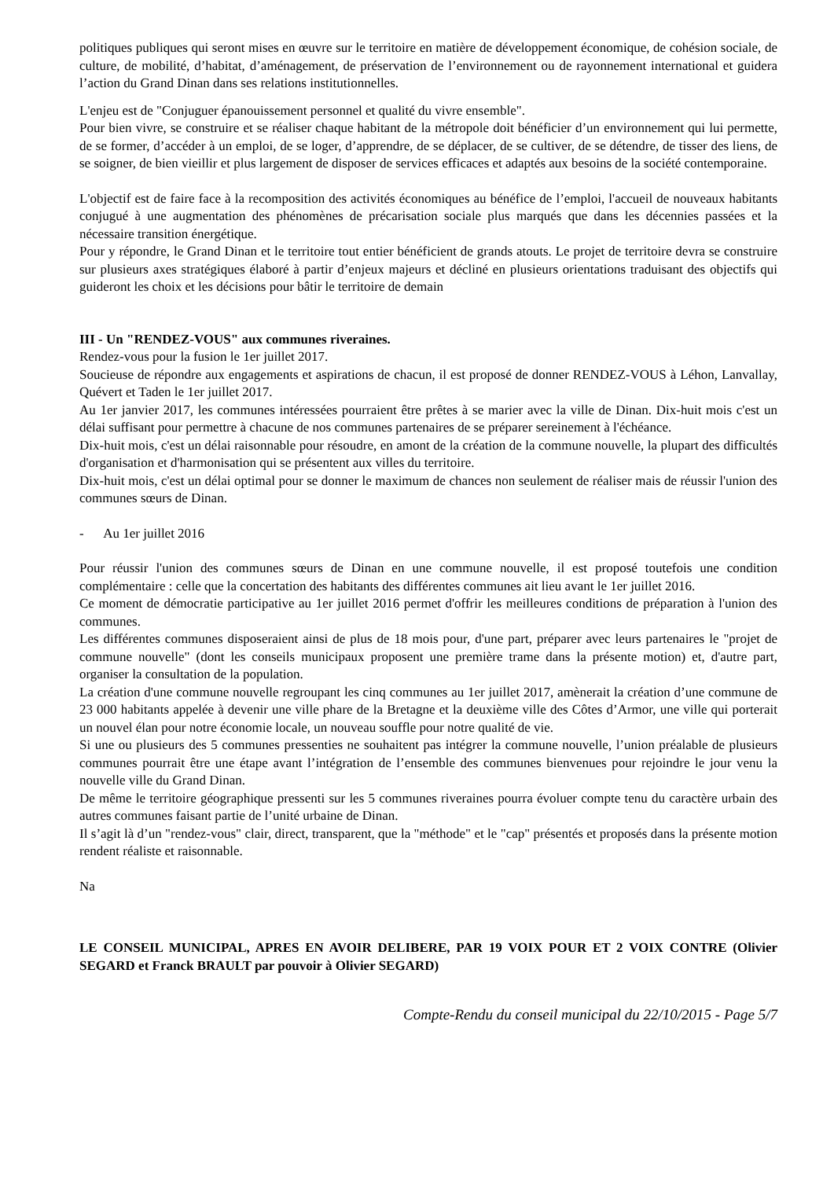politiques publiques qui seront mises en œuvre sur le territoire en matière de développement économique, de cohésion sociale, de culture, de mobilité, d’habitat, d’aménagement, de préservation de l’environnement ou de rayonnement international et guidera l’action du Grand Dinan dans ses relations institutionnelles.
L'enjeu est de "Conjuguer épanouissement personnel et qualité du vivre ensemble".
Pour bien vivre, se construire et se réaliser chaque habitant de la métropole doit bénéficier d’un environnement qui lui permette, de se former, d’accéder à un emploi, de se loger, d’apprendre, de se déplacer, de se cultiver, de se détendre, de tisser des liens, de se soigner, de bien vieillir et plus largement de disposer de services efficaces et adaptés aux besoins de la société contemporaine.
L'objectif est de faire face à la recomposition des activités économiques au bénéfice de l’emploi, l'accueil de nouveaux habitants conjugué à une augmentation des phénomènes de précarisation sociale plus marqués que dans les décennies passées et la nécessaire transition énergétique.
Pour y répondre, le Grand Dinan et le territoire tout entier bénéficient de grands atouts. Le projet de territoire devra se construire sur plusieurs axes stratégiques élaboré à partir d’enjeux majeurs et décliné en plusieurs orientations traduisant des objectifs qui guideront les choix et les décisions pour bâtir le territoire de demain
III - Un "RENDEZ-VOUS" aux communes riveraines.
Rendez-vous pour la fusion le 1er juillet 2017.
Soucieuse de répondre aux engagements et aspirations de chacun, il est proposé de donner RENDEZ-VOUS à Léhon, Lanvallay, Quévert et Taden le 1er juillet 2017.
Au 1er janvier 2017, les communes intéressées pourraient être prêtes à se marier avec la ville de Dinan. Dix-huit mois c'est un délai suffisant pour permettre à chacune de nos communes partenaires de se préparer sereinement à l'échéance.
Dix-huit mois, c'est un délai raisonnable pour résoudre, en amont de la création de la commune nouvelle, la plupart des difficultés d'organisation et d'harmonisation qui se présentent aux villes du territoire.
Dix-huit mois, c'est un délai optimal pour se donner le maximum de chances non seulement de réaliser mais de réussir l'union des communes sœurs de Dinan.
- Au 1er juillet 2016
Pour réussir l'union des communes sœurs de Dinan en une commune nouvelle, il est proposé toutefois une condition complémentaire : celle que la concertation des habitants des différentes communes ait lieu avant le 1er juillet 2016.
Ce moment de démocratie participative au 1er juillet 2016 permet d'offrir les meilleures conditions de préparation à l'union des communes.
Les différentes communes disposeraient ainsi de plus de 18 mois pour, d'une part, préparer avec leurs partenaires le "projet de commune nouvelle" (dont les conseils municipaux proposent une première trame dans la présente motion) et, d'autre part, organiser la consultation de la population.
La création d'une commune nouvelle regroupant les cinq communes au 1er juillet 2017, amènerait la création d’une commune de 23 000 habitants appelée à devenir une ville phare de la Bretagne et la deuxième ville des Côtes d’Armor, une ville qui porterait un nouvel élan pour notre économie locale, un nouveau souffle pour notre qualité de vie.
Si une ou plusieurs des 5 communes pressenties ne souhaitent pas intégrer la commune nouvelle, l’union préalable de plusieurs communes pourrait être une étape avant l’intégration de l’ensemble des communes bienvenues pour rejoindre le jour venu la nouvelle ville du Grand Dinan.
De même le territoire géographique pressenti sur les 5 communes riveraines pourra évoluer compte tenu du caractère urbain des autres communes faisant partie de l’unité urbaine de Dinan.
Il s’agit là d’un "rendez-vous" clair, direct, transparent, que la "méthode" et le "cap" présentés et proposés dans la présente motion rendent réaliste et raisonnable.
Na
LE CONSEIL MUNICIPAL, APRES EN AVOIR DELIBERE, PAR 19 VOIX POUR ET 2 VOIX CONTRE (Olivier SEGARD et Franck BRAULT par pouvoir à Olivier SEGARD)
Compte-Rendu du conseil municipal du 22/10/2015 - Page 5/7